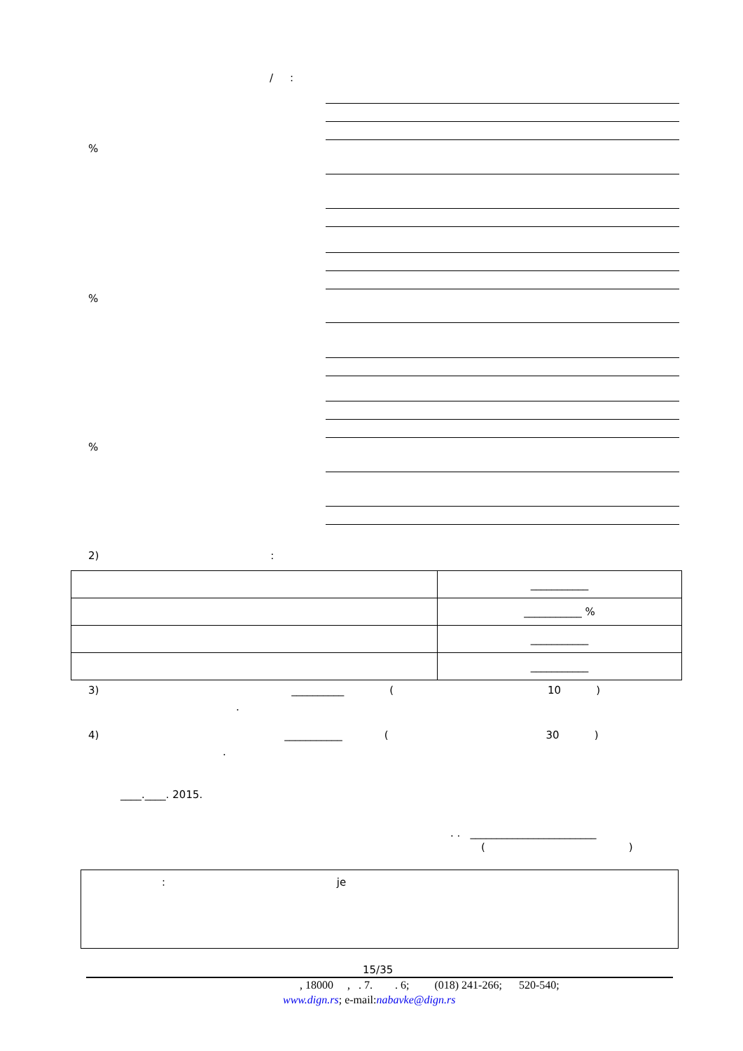/ :
%
%
%
2) :
| | ___________ |
| | ___________ % |
| | ___________ |
| | ___________ |
3) __________ (10)
.
4) ___________ (30)
.
____.____. 2015.
. . ________________________
()
: je
15/35
, 18000 , . 7. . 6; (018) 241-266; 520-540;
www.dign.rs; e-mail:nabavke@dign.rs